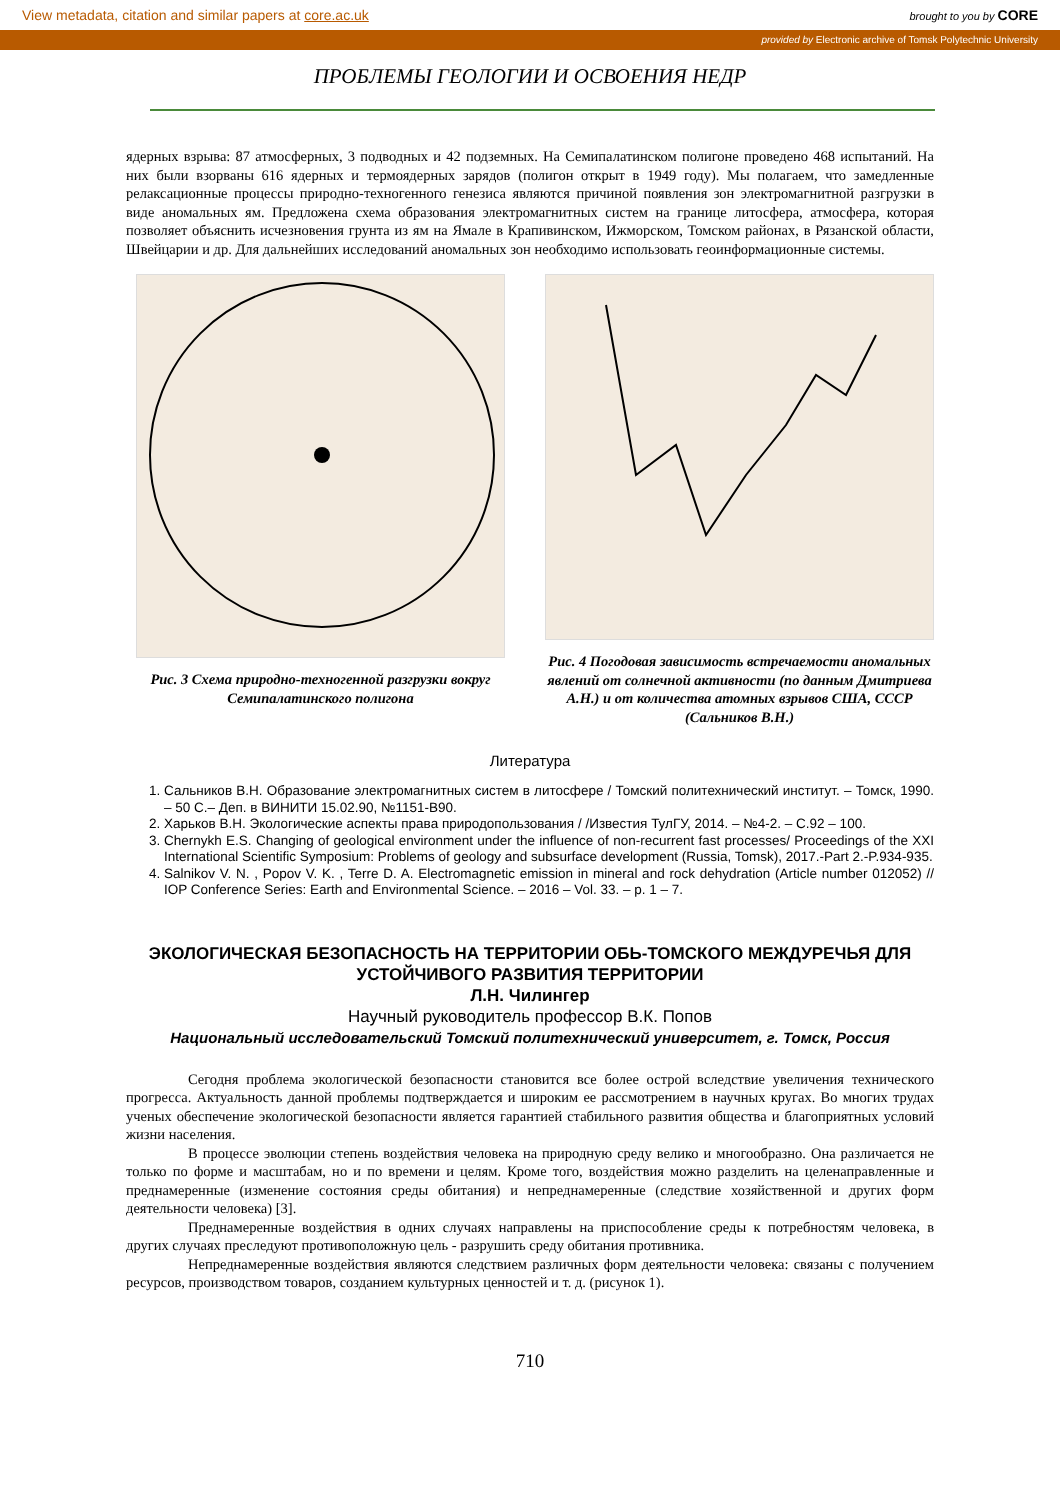View metadata, citation and similar papers at core.ac.uk brought to you by CORE
provided by Electronic archive of Tomsk Polytechnic University
ПРОБЛЕМЫ ГЕОЛОГИИ И ОСВОЕНИЯ НЕДР
ядерных взрыва: 87 атмосферных, 3 подводных и 42 подземных. На Семипалатинском полигоне проведено 468 испытаний. На них были взорваны 616 ядерных и термоядерных зарядов (полигон открыт в 1949 году). Мы полагаем, что замедленные релаксационные процессы природно-техногенного генезиса являются причиной появления зон электромагнитной разгрузки в виде аномальных ям. Предложена схема образования электромагнитных систем на границе литосфера, атмосфера, которая позволяет объяснить исчезновения грунта из ям на Ямале в Крапивинском, Ижморском, Томском районах, в Рязанской области, Швейцарии и др. Для дальнейших исследований аномальных зон необходимо использовать геоинформационные системы.
Рис. 3 Схема природно-техногенной разгрузки вокруг Семипалатинского полигона
Рис. 4 Погодовая зависимость встречаемости аномальных явлений от солнечной активности (по данным Дмитриева А.Н.) и от количества атомных взрывов США, СССР (Сальников В.Н.)
Литература
1. Сальников В.Н. Образование электромагнитных систем в литосфере / Томский политехнический институт. – Томск, 1990. – 50 С.– Деп. в ВИНИТИ 15.02.90, №1151-В90.
2. Харьков В.Н. Экологические аспекты права природопользования / /Известия ТулГУ, 2014. – №4-2. – С.92 – 100.
3. Chernykh E.S. Changing of geological environment under the influence of non-recurrent fast processes/ Proceedings of the XXI International Scientific Symposium: Problems of geology and subsurface development (Russia, Tomsk), 2017.-Part 2.-P.934-935.
4. Salnikov V. N. , Popov V. K. , Terre D. A. Electromagnetic emission in mineral and rock dehydration (Article number 012052) // IOP Conference Series: Earth and Environmental Science. – 2016 – Vol. 33. – p. 1 – 7.
ЭКОЛОГИЧЕСКАЯ БЕЗОПАСНОСТЬ НА ТЕРРИТОРИИ ОБЬ-ТОМСКОГО МЕЖДУРЕЧЬЯ ДЛЯ УСТОЙЧИВОГО РАЗВИТИЯ ТЕРРИТОРИИ
Л.Н. Чилингер
Научный руководитель профессор В.К. Попов
Национальный исследовательский Томский политехнический университет, г. Томск, Россия
Сегодня проблема экологической безопасности становится все более острой вследствие увеличения технического прогресса. Актуальность данной проблемы подтверждается и широким ее рассмотрением в научных кругах. Во многих трудах ученых обеспечение экологической безопасности является гарантией стабильного развития общества и благоприятных условий жизни населения.
В процессе эволюции степень воздействия человека на природную среду велико и многообразно. Она различается не только по форме и масштабам, но и по времени и целям. Кроме того, воздействия можно разделить на целенаправленные и преднамеренные (изменение состояния среды обитания) и непреднамеренные (следствие хозяйственной и других форм деятельности человека) [3].
Преднамеренные воздействия в одних случаях направлены на приспособление среды к потребностям человека, в других случаях преследуют противоположную цель - разрушить среду обитания противника.
Непреднамеренные воздействия являются следствием различных форм деятельности человека: связаны с получением ресурсов, производством товаров, созданием культурных ценностей и т. д. (рисунок 1).
710